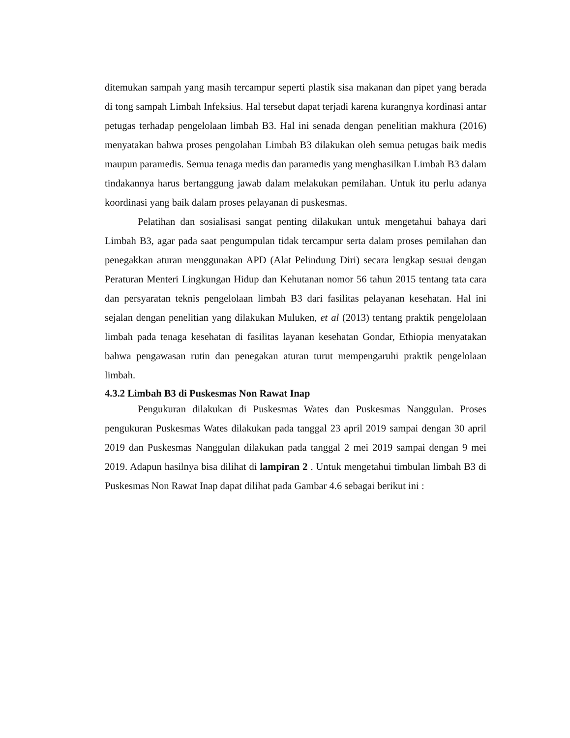ditemukan sampah yang masih tercampur seperti plastik sisa makanan dan pipet yang berada di tong sampah Limbah Infeksius. Hal tersebut dapat terjadi karena kurangnya kordinasi antar petugas terhadap pengelolaan limbah B3. Hal ini senada dengan penelitian makhura (2016) menyatakan bahwa proses pengolahan Limbah B3 dilakukan oleh semua petugas baik medis maupun paramedis. Semua tenaga medis dan paramedis yang menghasilkan Limbah B3 dalam tindakannya harus bertanggung jawab dalam melakukan pemilahan. Untuk itu perlu adanya koordinasi yang baik dalam proses pelayanan di puskesmas.
Pelatihan dan sosialisasi sangat penting dilakukan untuk mengetahui bahaya dari Limbah B3, agar pada saat pengumpulan tidak tercampur serta dalam proses pemilahan dan penegakkan aturan menggunakan APD (Alat Pelindung Diri) secara lengkap sesuai dengan Peraturan Menteri Lingkungan Hidup dan Kehutanan nomor 56 tahun 2015 tentang tata cara dan persyaratan teknis pengelolaan limbah B3 dari fasilitas pelayanan kesehatan. Hal ini sejalan dengan penelitian yang dilakukan Muluken, et al (2013) tentang praktik pengelolaan limbah pada tenaga kesehatan di fasilitas layanan kesehatan Gondar, Ethiopia menyatakan bahwa pengawasan rutin dan penegakan aturan turut mempengaruhi praktik pengelolaan limbah.
4.3.2 Limbah B3 di Puskesmas Non Rawat Inap
Pengukuran dilakukan di Puskesmas Wates dan Puskesmas Nanggulan. Proses pengukuran Puskesmas Wates dilakukan pada tanggal 23 april 2019 sampai dengan 30 april 2019 dan Puskesmas Nanggulan dilakukan pada tanggal 2 mei 2019 sampai dengan 9 mei 2019. Adapun hasilnya bisa dilihat di lampiran 2 . Untuk mengetahui timbulan limbah B3 di Puskesmas Non Rawat Inap dapat dilihat pada Gambar 4.6 sebagai berikut ini :